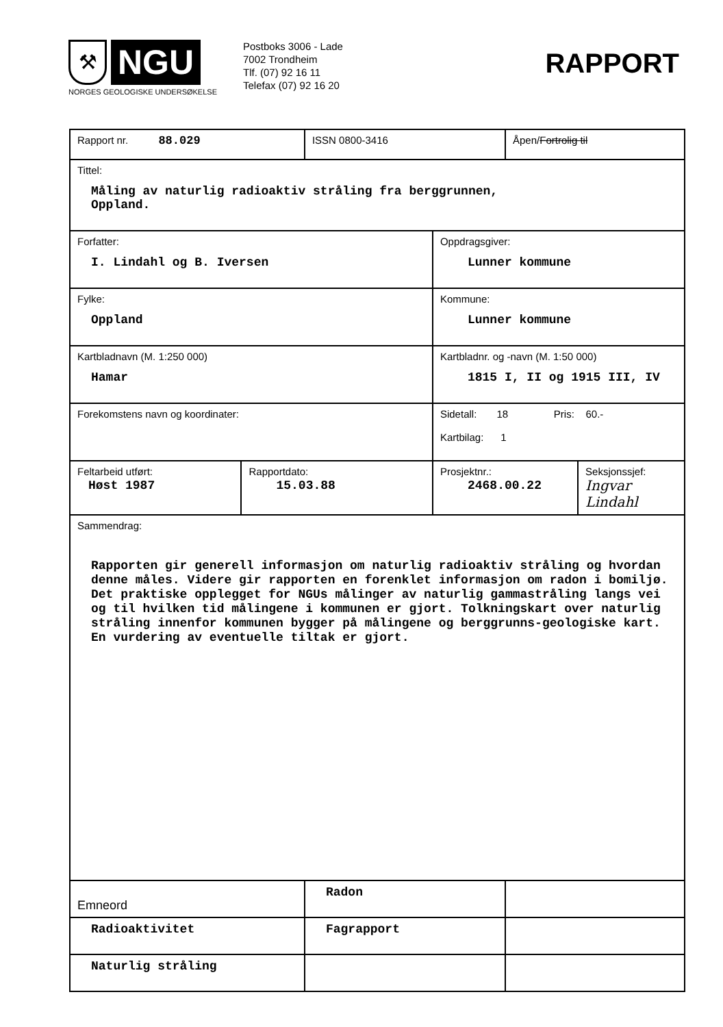⚒
NGU
NORGES GEOLOGISKE UNDERSØKELSE
Postboks 3006 - Lade
7002 Trondheim
Tlf. (07) 92 16 11
Telefax (07) 92 16 20
RAPPORT
| Rapport nr. 88.029 | | ISSN 0800-3416 | | Åpen/ Fortrolig til | |
| Tittel: Måling av naturlig radioaktiv stråling fra berggrunnen, Oppland. | | | | | |
| Forfatter: I. Lindahl og B. Iversen | | | Oppdragsgiver: Lunner kommune | | |
| Fylke: Oppland | | | Kommune: Lunner kommune | | |
| Kartbladnavn (M. 1:250 000) Hamar | | | Kartbladnr. og -navn (M. 1:50 000) 1815 I, II og 1915 III, IV | | |
| Forekomstens navn og koordinater: | | | Sidetall: 18 Pris: 60.- Kartbilag: 1 | | |
| Feltarbeid utført: Høst 1987 | Rapportdato: 15.03.88 | | Prosjektnr.: 2468.00.22 | | Seksjonssjef: Ingvar Lindahl |
| Sammendrag: Rapporten gir generell informasjon om naturlig radioaktiv stråling og hvordan denne måles. Videre gir rapporten en forenklet informasjon om radon i bomiljø. Det praktiske opplegget for NGUs målinger av naturlig gammastråling langs vei og til hvilken tid målingene i kommunen er gjort. Tolkningskart over naturlig stråling innenfor kommunen bygger på målingene og berggrunns-geologiske kart. En vurdering av eventuelle tiltak er gjort. | | | | | |
| Emneord | | Radon | | | |
| Radioaktivitet | | Fagrapport | | | |
| Naturlig stråling | | | | | |